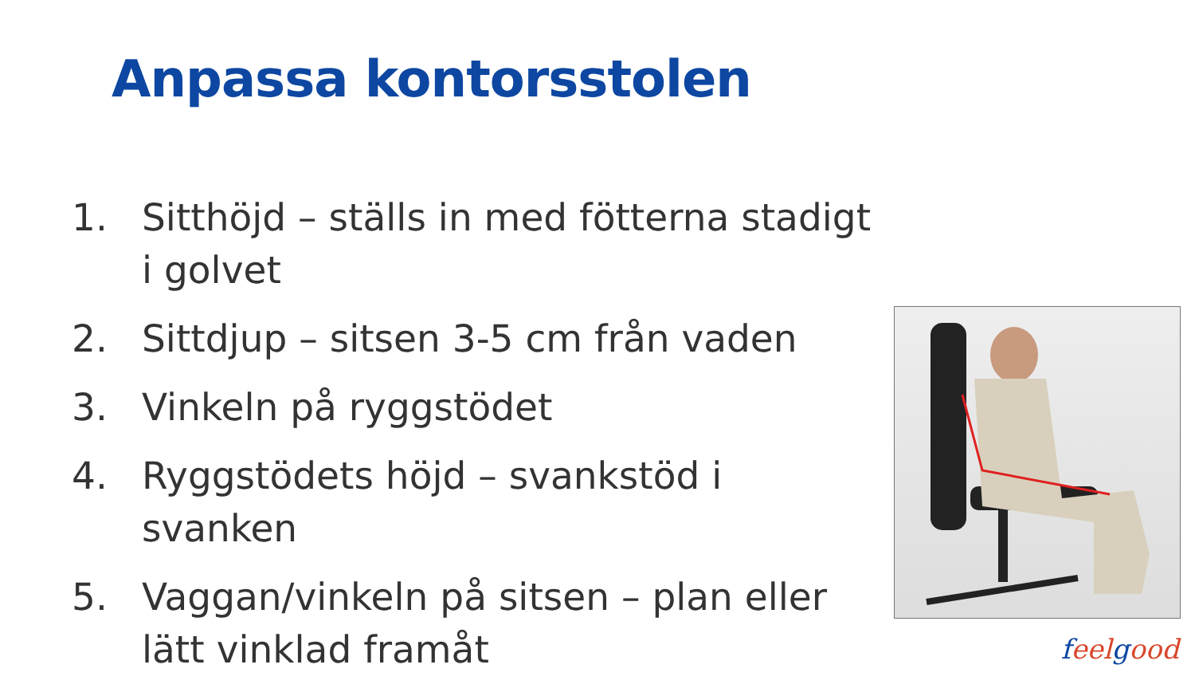Anpassa kontorsstolen
1. Sitthöjd – ställs in med fötterna stadigt i golvet
2. Sittdjup – sitsen 3-5 cm från vaden
3. Vinkeln på ryggstödet
4. Ryggstödets höjd – svankstöd i svanken
5. Vaggan/vinkeln på sitsen – plan eller lätt vinklad framåt
feelgood